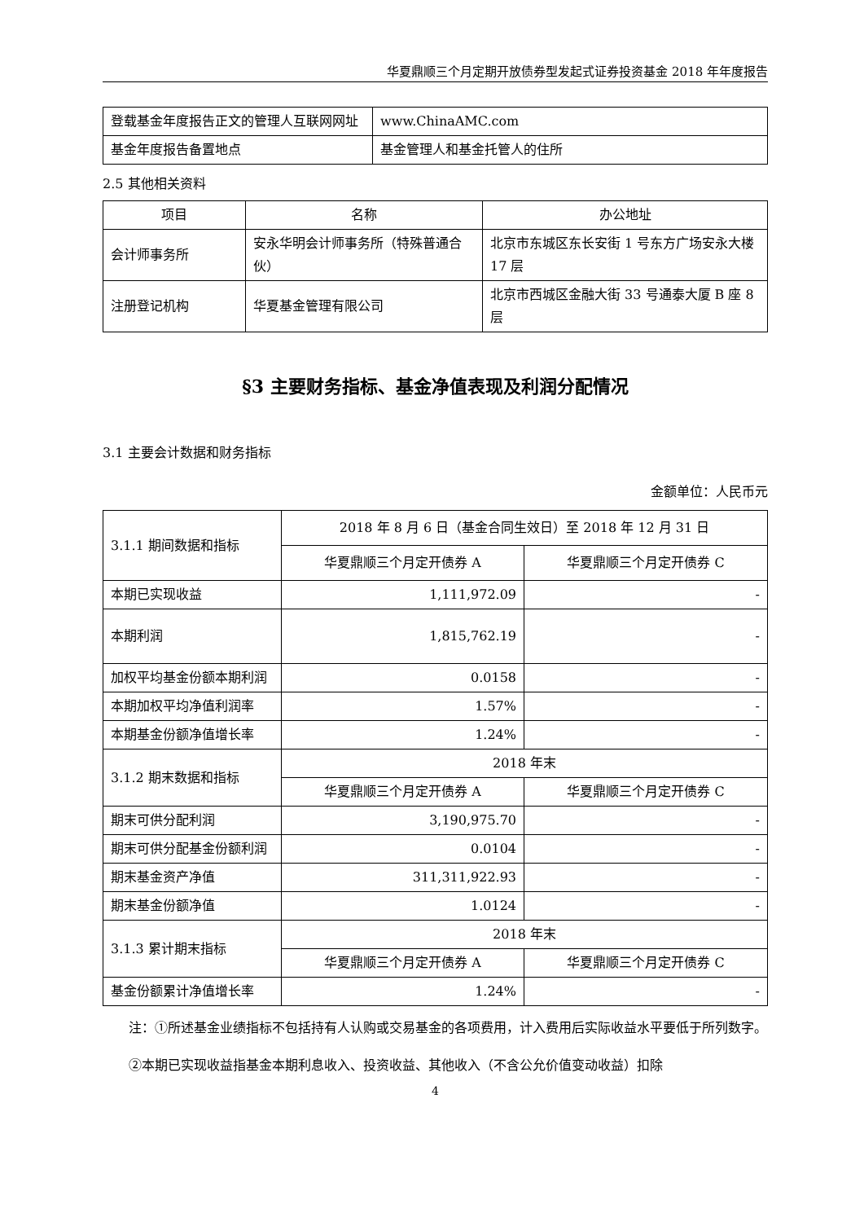华夏鼎顺三个月定期开放债券型发起式证券投资基金 2018 年年度报告
| 登载基金年度报告正文的管理人互联网网址 | www.ChinaAMC.com |
| 基金年度报告备置地点 | 基金管理人和基金托管人的住所 |
2.5 其他相关资料
| 项目 | 名称 | 办公地址 |
| --- | --- | --- |
| 会计师事务所 | 安永华明会计师事务所（特殊普通合伙） | 北京市东城区东长安街 1 号东方广场安永大楼 17 层 |
| 注册登记机构 | 华夏基金管理有限公司 | 北京市西城区金融大街 33 号通泰大厦 B 座 8 层 |
§3 主要财务指标、基金净值表现及利润分配情况
3.1 主要会计数据和财务指标
金额单位：人民币元
| 3.1.1 期间数据和指标 | 2018 年 8 月 6 日（基金合同生效日）至 2018 年 12 月 31 日 | |
| | 华夏鼎顺三个月定开债券 A | 华夏鼎顺三个月定开债券 C |
| 本期已实现收益 | 1,111,972.09 | - |
| 本期利润 | 1,815,762.19 | - |
| 加权平均基金份额本期利润 | 0.0158 | - |
| 本期加权平均净值利润率 | 1.57% | - |
| 本期基金份额净值增长率 | 1.24% | - |
| 3.1.2 期末数据和指标 | 2018 年末 | |
| | 华夏鼎顺三个月定开债券 A | 华夏鼎顺三个月定开债券 C |
| 期末可供分配利润 | 3,190,975.70 | - |
| 期末可供分配基金份额利润 | 0.0104 | - |
| 期末基金资产净值 | 311,311,922.93 | - |
| 期末基金份额净值 | 1.0124 | - |
| 3.1.3 累计期末指标 | 2018 年末 | |
| | 华夏鼎顺三个月定开债券 A | 华夏鼎顺三个月定开债券 C |
| 基金份额累计净值增长率 | 1.24% | - |
注：①所述基金业绩指标不包括持有人认购或交易基金的各项费用，计入费用后实际收益水平要低于所列数字。
②本期已实现收益指基金本期利息收入、投资收益、其他收入（不含公允价值变动收益）扣除
4